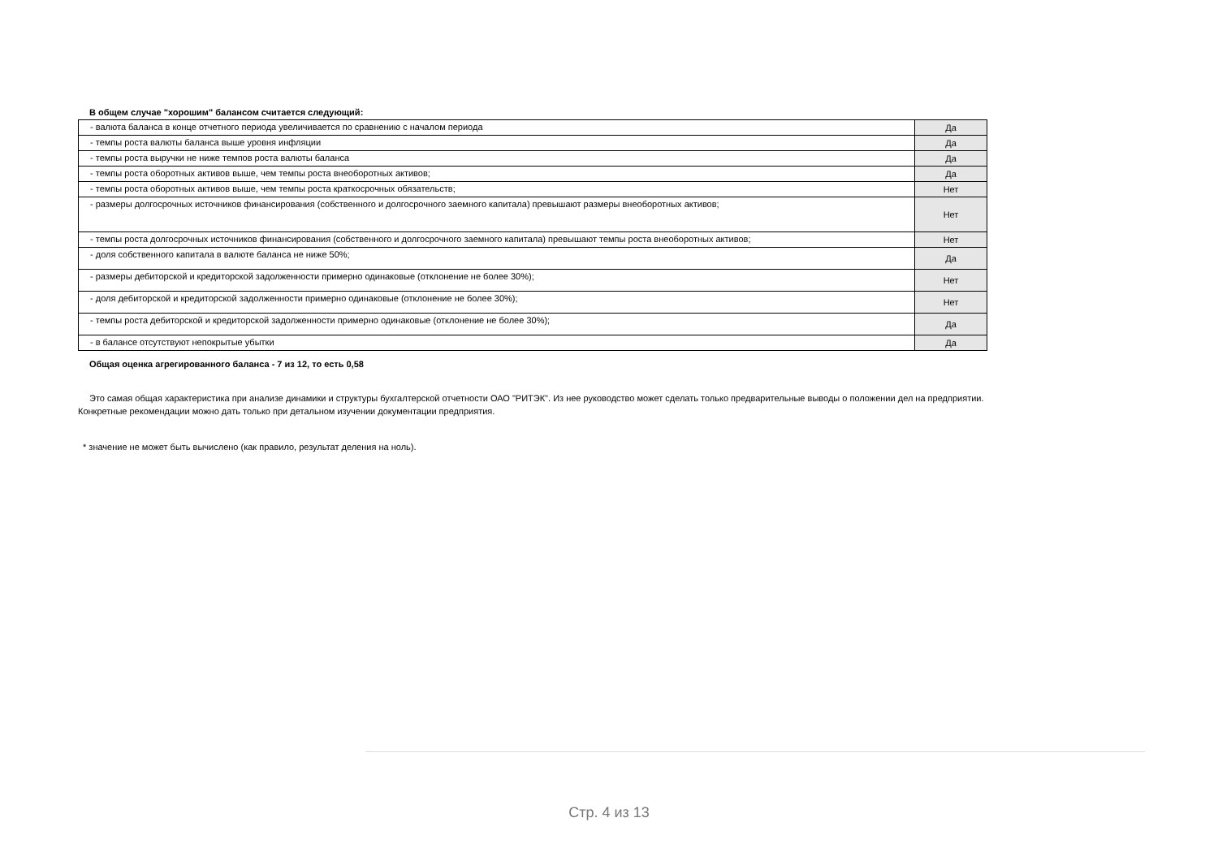В общем случае "хорошим" балансом считается следующий:
| - валюта баланса в конце отчетного периода увеличивается по сравнению с началом периода | Да |
| - темпы роста валюты баланса выше уровня инфляции | Да |
| - темпы роста выручки не ниже темпов роста валюты баланса | Да |
| - темпы роста оборотных активов выше, чем темпы роста внеоборотных активов; | Да |
| - темпы роста оборотных активов выше, чем темпы роста краткосрочных обязательств; | Нет |
| - размеры долгосрочных источников финансирования (собственного и долгосрочного заемного капитала) превышают размеры внеоборотных активов; | Нет |
| - темпы роста долгосрочных источников финансирования (собственного и долгосрочного заемного капитала) превышают темпы роста внеоборотных активов; | Нет |
| - доля собственного капитала в валюте баланса не ниже 50%; | Да |
| - размеры дебиторской и кредиторской задолженности примерно одинаковые (отклонение не более 30%); | Нет |
| - доля дебиторской и кредиторской задолженности примерно одинаковые (отклонение не более 30%); | Нет |
| - темпы роста дебиторской и кредиторской задолженности примерно одинаковые (отклонение не более 30%); | Да |
| - в балансе отсутствуют непокрытые убытки | Да |
Общая оценка агрегированного баланса - 7 из 12, то есть 0,58
Это самая общая характеристика при анализе динамики и структуры бухгалтерской отчетности ОАО "РИТЭК". Из нее руководство может сделать только предварительные выводы о положении дел на предприятии. Конкретные рекомендации можно дать только при детальном изучении документации предприятия.
* значение не может быть вычислено (как правило, результат деления на ноль).
Стр. 4 из 13